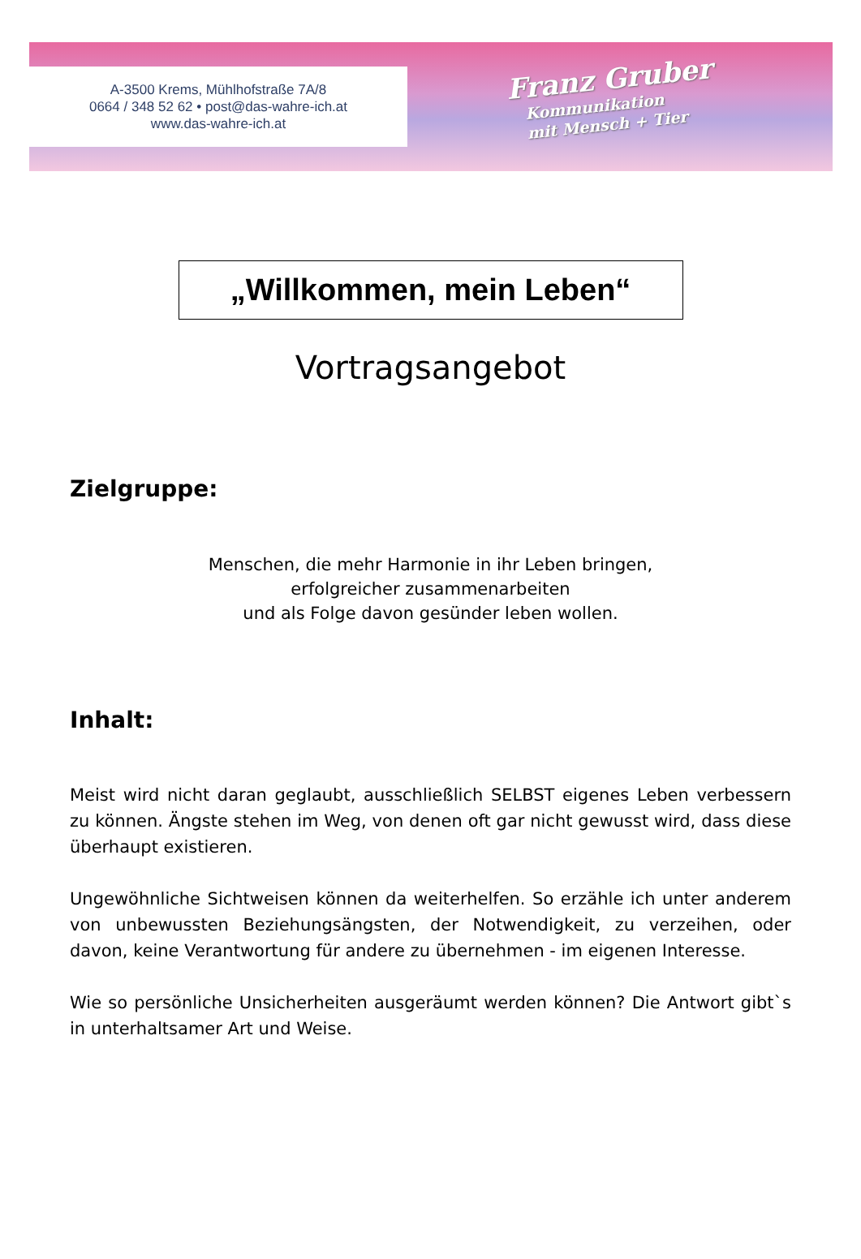A-3500 Krems, Mühlhofstraße 7A/8
0664 / 348 52 62 • post@das-wahre-ich.at
www.das-wahre-ich.at
Franz Gruber
Kommunikation
mit Mensch + Tier
„Willkommen, mein Leben“
Vortragsangebot
Zielgruppe:
Menschen, die mehr Harmonie in ihr Leben bringen,
erfolgreicher zusammenarbeiten
und als Folge davon gesünder leben wollen.
Inhalt:
Meist wird nicht daran geglaubt, ausschließlich SELBST eigenes Leben verbessern zu können. Ängste stehen im Weg, von denen oft gar nicht gewusst wird, dass diese überhaupt existieren.
Ungewöhnliche Sichtweisen können da weiterhelfen. So erzähle ich unter anderem von unbewussten Beziehungsängsten, der Notwendigkeit, zu verzeihen, oder davon, keine Verantwortung für andere zu übernehmen - im eigenen Interesse.
Wie so persönliche Unsicherheiten ausgeräumt werden können? Die Antwort gibt`s in unterhaltsamer Art und Weise.